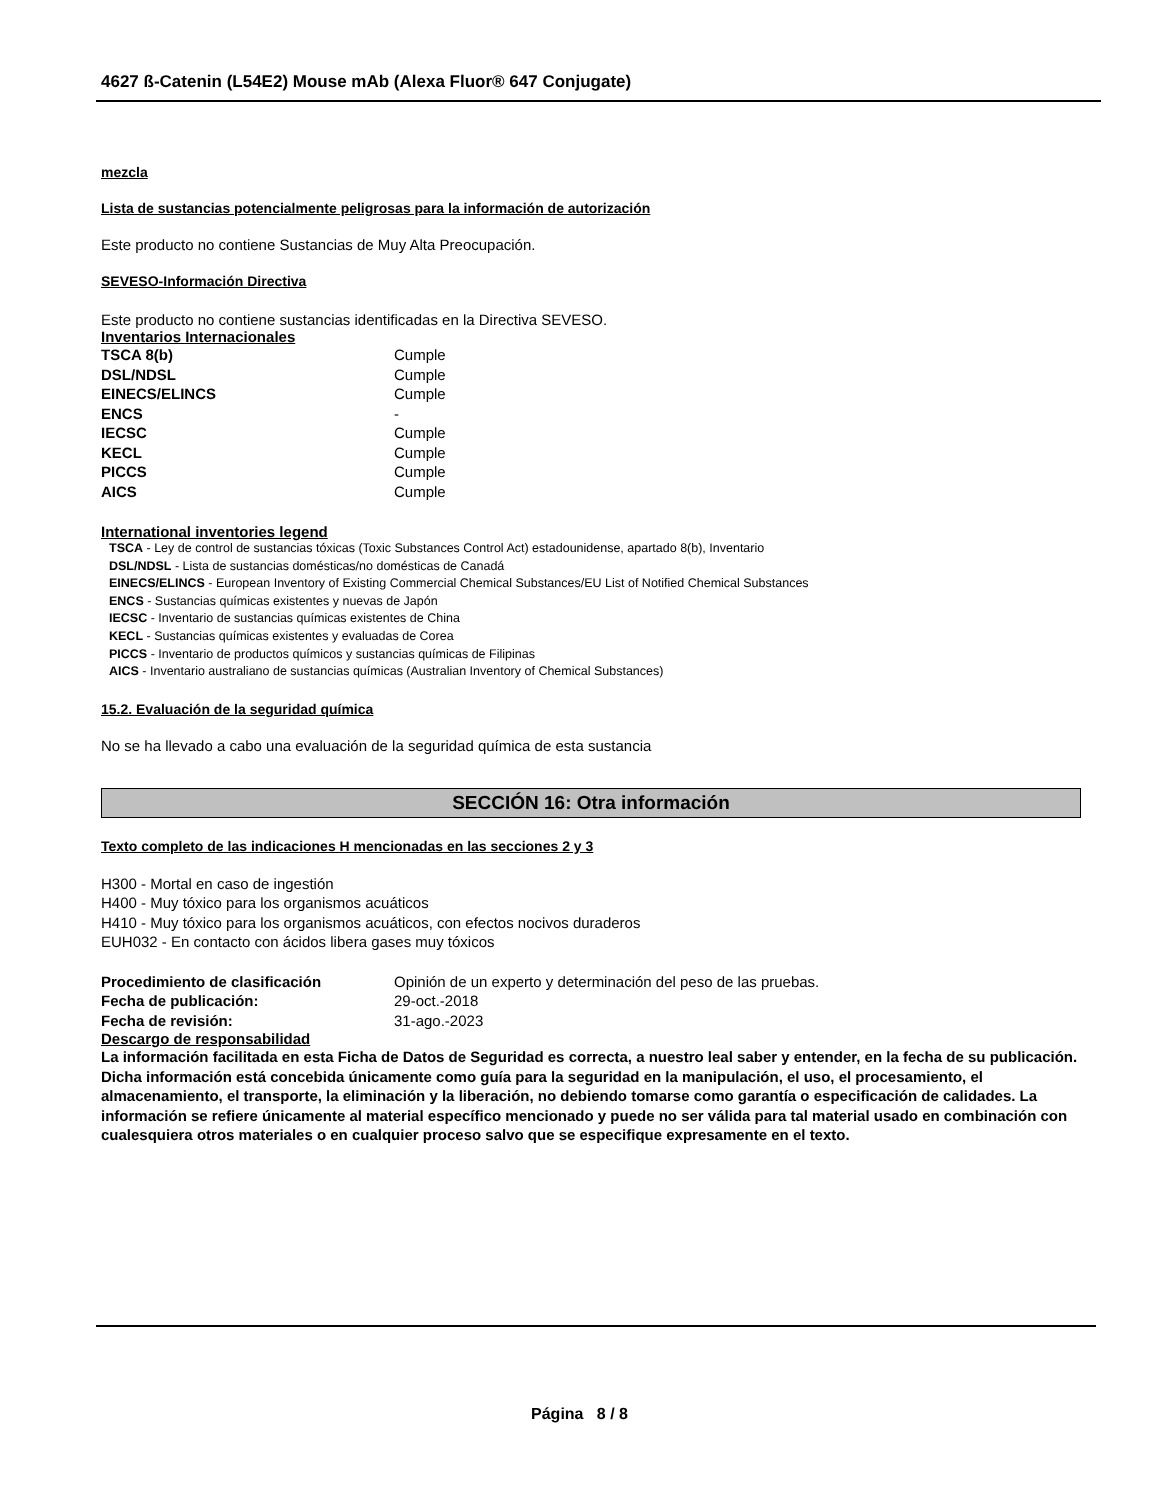4627 ß-Catenin (L54E2) Mouse mAb (Alexa Fluor® 647 Conjugate)
mezcla
Lista de sustancias potencialmente peligrosas para la información de autorización
Este producto no contiene Sustancias de Muy Alta Preocupación.
SEVESO-Información Directiva
Este producto no contiene sustancias identificadas en la Directiva SEVESO.
Inventarios Internacionales
| TSCA 8(b) | Cumple |
| DSL/NDSL | Cumple |
| EINECS/ELINCS | Cumple |
| ENCS | - |
| IECSC | Cumple |
| KECL | Cumple |
| PICCS | Cumple |
| AICS | Cumple |
International inventories legend
TSCA - Ley de control de sustancias tóxicas (Toxic Substances Control Act) estadounidense, apartado 8(b), Inventario
DSL/NDSL - Lista de sustancias domésticas/no domésticas de Canadá
EINECS/ELINCS - European Inventory of Existing Commercial Chemical Substances/EU List of Notified Chemical Substances
ENCS - Sustancias químicas existentes y nuevas de Japón
IECSC - Inventario de sustancias químicas existentes de China
KECL - Sustancias químicas existentes y evaluadas de Corea
PICCS - Inventario de productos químicos y sustancias químicas de Filipinas
AICS - Inventario australiano de sustancias químicas (Australian Inventory of Chemical Substances)
15.2. Evaluación de la seguridad química
No se ha llevado a cabo una evaluación de la seguridad química de esta sustancia
SECCIÓN 16: Otra información
Texto completo de las indicaciones H mencionadas en las secciones 2 y 3
H300 - Mortal en caso de ingestión
H400 - Muy tóxico para los organismos acuáticos
H410 - Muy tóxico para los organismos acuáticos, con efectos nocivos duraderos
EUH032 - En contacto con ácidos libera gases muy tóxicos
| Procedimiento de clasificación | Opinión de un experto y determinación del peso de las pruebas. |
| Fecha de publicación: | 29-oct.-2018 |
| Fecha de revisión: | 31-ago.-2023 |
Descargo de responsabilidad
La información facilitada en esta Ficha de Datos de Seguridad es correcta, a nuestro leal saber y entender, en la fecha de su publicación. Dicha información está concebida únicamente como guía para la seguridad en la manipulación, el uso, el procesamiento, el almacenamiento, el transporte, la eliminación y la liberación, no debiendo tomarse como garantía o especificación de calidades. La información se refiere únicamente al material específico mencionado y puede no ser válida para tal material usado en combinación con cualesquiera otros materiales o en cualquier proceso salvo que se especifique expresamente en el texto.
Página 8 / 8